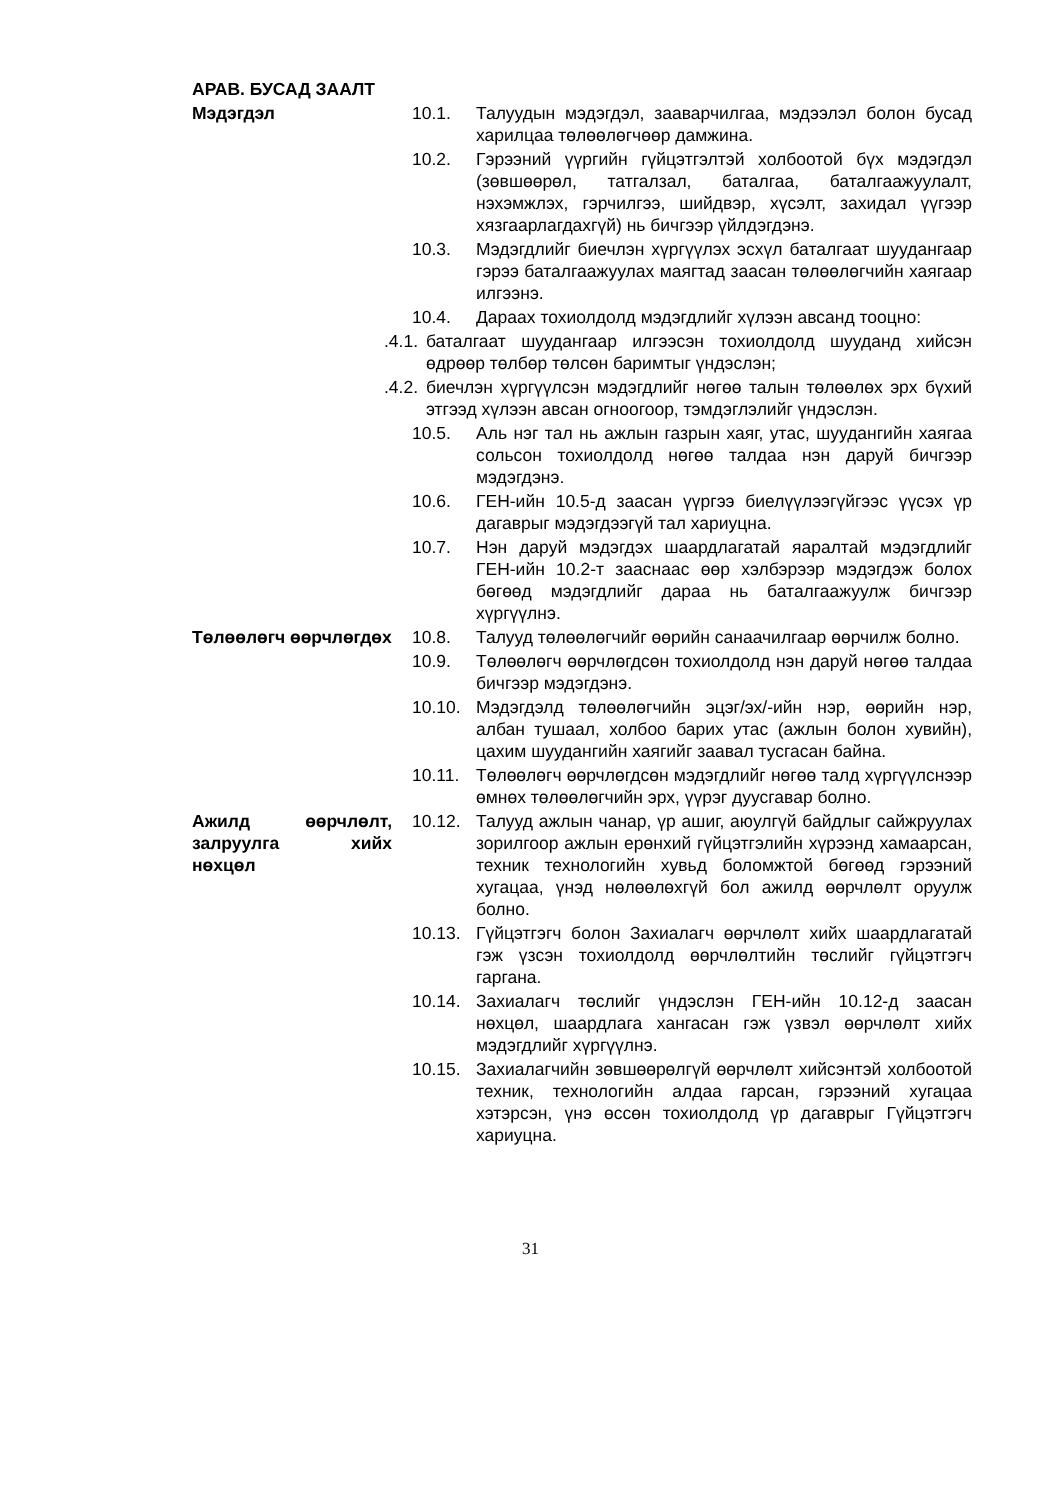АРАВ. БУСАД ЗААЛТ
Мэдэгдэл 10.1. Талуудын мэдэгдэл, зааварчилгаа, мэдээлэл болон бусад харилцаа төлөөлөгчөөр дамжина.
10.2. Гэрээний үүргийн гүйцэтгэлтэй холбоотой бүх мэдэгдэл (зөвшөөрөл, татгалзал, баталгаа, баталгаажуулалт, нэхэмжлэх, гэрчилгээ, шийдвэр, хүсэлт, захидал үүгээр хязгаарлагдахгүй) нь бичгээр үйлдэгдэнэ.
10.3. Мэдэгдлийг биечлэн хүргүүлэх эсхүл баталгаат шуудангаар гэрээ баталгаажуулах маягтад заасан төлөөлөгчийн хаягаар илгээнэ.
10.4. Дараах тохиолдолд мэдэгдлийг хүлээн авсанд тооцно:
.4.1. баталгаат шуудангаар илгээсэн тохиолдолд шууданд хийсэн өдрөөр төлбөр төлсөн баримтыг үндэслэн;
.4.2. биечлэн хүргүүлсэн мэдэгдлийг нөгөө талын төлөөлөх эрх бүхий этгээд хүлээн авсан огноогоор, тэмдэглэлийг үндэслэн.
10.5. Аль нэг тал нь ажлын газрын хаяг, утас, шуудангийн хаягаа сольсон тохиолдолд нөгөө талдаа нэн даруй бичгээр мэдэгдэнэ.
10.6. ГЕН-ийн 10.5-д заасан үүргээ биелүүлээгүйгээс үүсэх үр дагаврыг мэдэгдээгүй тал хариуцна.
10.7. Нэн даруй мэдэгдэх шаардлагатай яаралтай мэдэгдлийг ГЕН-ийн 10.2-т зааснаас өөр хэлбэрээр мэдэгдэж болох бөгөөд мэдэгдлийг дараа нь баталгаажуулж бичгээр хүргүүлнэ.
Төлөөлөгч өөрчлөгдөх
10.8. Талууд төлөөлөгчийг өөрийн санаачилгаар өөрчилж болно.
10.9. Төлөөлөгч өөрчлөгдсөн тохиолдолд нэн даруй нөгөө талдаа бичгээр мэдэгдэнэ.
10.10. Мэдэгдэлд төлөөлөгчийн эцэг/эх/-ийн нэр, өөрийн нэр, албан тушаал, холбоо барих утас (ажлын болон хувийн), цахим шуудангийн хаягийг заавал тусгасан байна.
10.11. Төлөөлөгч өөрчлөгдсөн мэдэгдлийг нөгөө талд хүргүүлснээр өмнөх төлөөлөгчийн эрх, үүрэг дуусгавар болно.
Ажилд өөрчлөлт, залруулга хийх нөхцөл
10.12. Талууд ажлын чанар, үр ашиг, аюулгүй байдлыг сайжруулах зорилгоор ажлын ерөнхий гүйцэтгэлийн хүрээнд хамаарсан, техник технологийн хувьд боломжтой бөгөөд гэрээний хугацаа, үнэд нөлөөлөхгүй бол ажилд өөрчлөлт оруулж болно.
10.13. Гүйцэтгэгч болон Захиалагч өөрчлөлт хийх шаардлагатай гэж үзсэн тохиолдолд өөрчлөлтийн төслийг гүйцэтгэгч гаргана.
10.14. Захиалагч төслийг үндэслэн ГЕН-ийн 10.12-д заасан нөхцөл, шаардлага хангасан гэж үзвэл өөрчлөлт хийх мэдэгдлийг хүргүүлнэ.
10.15. Захиалагчийн зөвшөөрөлгүй өөрчлөлт хийсэнтэй холбоотой техник, технологийн алдаа гарсан, гэрээний хугацаа хэтэрсэн, үнэ өссөн тохиолдолд үр дагаврыг Гүйцэтгэгч хариуцна.
31